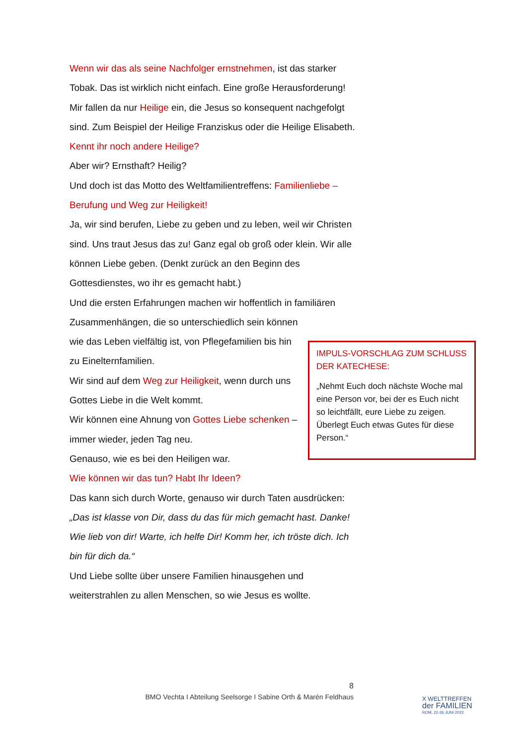Wenn wir das als seine Nachfolger ernstnehmen, ist das starker Tobak. Das ist wirklich nicht einfach. Eine große Herausforderung!
Mir fallen da nur Heilige ein, die Jesus so konsequent nachgefolgt sind. Zum Beispiel der Heilige Franziskus oder die Heilige Elisabeth. Kennt ihr noch andere Heilige?
Aber wir? Ernsthaft? Heilig?
Und doch ist das Motto des Weltfamilientreffens: Familienliebe – Berufung und Weg zur Heiligkeit!
Ja, wir sind berufen, Liebe zu geben und zu leben, weil wir Christen sind. Uns traut Jesus das zu! Ganz egal ob groß oder klein. Wir alle können Liebe geben. (Denkt zurück an den Beginn des Gottesdienstes, wo ihr es gemacht habt.)
Und die ersten Erfahrungen machen wir hoffentlich in familiären
Zusammenhängen, die so unterschiedlich sein können wie das Leben vielfältig ist, von Pflegefamilien bis hin zu Einelternfamilien.
Wir sind auf dem Weg zur Heiligkeit, wenn durch uns Gottes Liebe in die Welt kommt.
Wir können eine Ahnung von Gottes Liebe schenken – immer wieder, jeden Tag neu.
Genauso, wie es bei den Heiligen war.
Wie können wir das tun? Habt Ihr Ideen?
Das kann sich durch Worte, genauso wir durch Taten ausdrücken: „Das ist klasse von Dir, dass du das für mich gemacht hast. Danke! Wie lieb von dir! Warte, ich helfe Dir! Komm her, ich tröste dich. Ich bin für dich da.“
Und Liebe sollte über unsere Familien hinausgehen und weiterstrahlen zu allen Menschen, so wie Jesus es wollte.
IMPULS-VORSCHLAG ZUM SCHLUSS DER KATECHESE:
„Nehmt Euch doch nächste Woche mal eine Person vor, bei der es Euch nicht so leichtfällt, eure Liebe zu zeigen. Überlegt Euch etwas Gutes für diese Person.“
8
BMO Vechta I Abteilung Seelsorge I Sabine Orth & Marén Feldhaus
X WELTTREFFEN
der FAMILIEN
ROM, 22-26 JUNI 2022